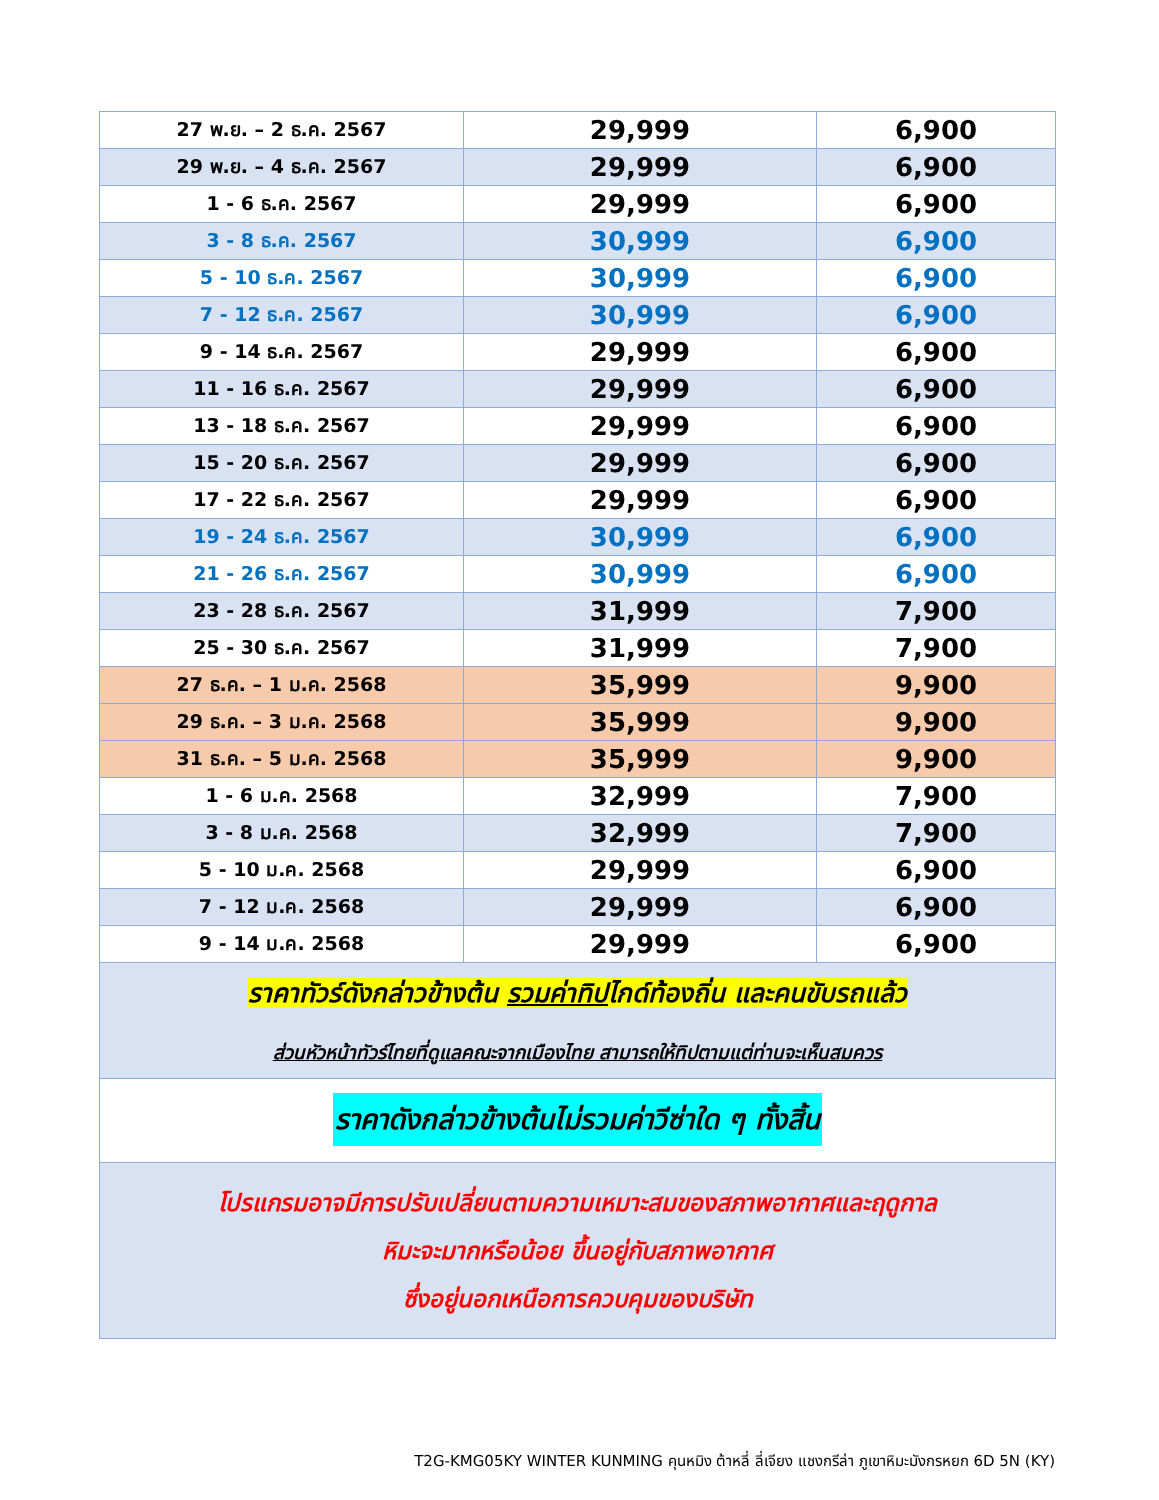| 27 พ.ย. – 2 ธ.ค. 2567 | 29,999 | 6,900 |
| 29 พ.ย. – 4 ธ.ค. 2567 | 29,999 | 6,900 |
| 1 - 6 ธ.ค. 2567 | 29,999 | 6,900 |
| 3 - 8 ธ.ค. 2567 | 30,999 | 6,900 |
| 5 - 10 ธ.ค. 2567 | 30,999 | 6,900 |
| 7 - 12 ธ.ค. 2567 | 30,999 | 6,900 |
| 9 - 14 ธ.ค. 2567 | 29,999 | 6,900 |
| 11 - 16 ธ.ค. 2567 | 29,999 | 6,900 |
| 13 - 18 ธ.ค. 2567 | 29,999 | 6,900 |
| 15 - 20 ธ.ค. 2567 | 29,999 | 6,900 |
| 17 - 22 ธ.ค. 2567 | 29,999 | 6,900 |
| 19 - 24 ธ.ค. 2567 | 30,999 | 6,900 |
| 21 - 26 ธ.ค. 2567 | 30,999 | 6,900 |
| 23 - 28 ธ.ค. 2567 | 31,999 | 7,900 |
| 25 - 30 ธ.ค. 2567 | 31,999 | 7,900 |
| 27 ธ.ค. – 1 ม.ค. 2568 | 35,999 | 9,900 |
| 29 ธ.ค. – 3 ม.ค. 2568 | 35,999 | 9,900 |
| 31 ธ.ค. – 5 ม.ค. 2568 | 35,999 | 9,900 |
| 1 - 6 ม.ค. 2568 | 32,999 | 7,900 |
| 3 - 8 ม.ค. 2568 | 32,999 | 7,900 |
| 5 - 10 ม.ค. 2568 | 29,999 | 6,900 |
| 7 - 12 ม.ค. 2568 | 29,999 | 6,900 |
| 9 - 14 ม.ค. 2568 | 29,999 | 6,900 |
| ราคาทัวร์ดังกล่าวข้างต้น รวมค่าทิป ไกด์ท้องถิ่น และคนขับรถแล้ว ส่วนหัวหน้าทัวร์ไทยที่ดูแลคณะจากเมืองไทย สามารถให้ทิปตามแต่ท่านจะเห็นสมควร | | |
| ราคาดังกล่าวข้างต้นไม่รวมค่าวีซ่าใด ๆ ทั้งสิ้น | | |
| โปรแกรมอาจมีการปรับเปลี่ยนตามความเหมาะสมของสภาพอากาศและฤดูกาล หิมะจะมากหรือน้อย ขึ้นอยู่กับสภาพอากาศ ซึ่งอยู่นอกเหนือการควบคุมของบริษัท | | |
T2G-KMG05KY WINTER KUNMING คุนหมิง ต้าหลี่ ลี่เจียง แชงกรีล่า ภูเขาหิมะมังกรหยก 6D 5N (KY)